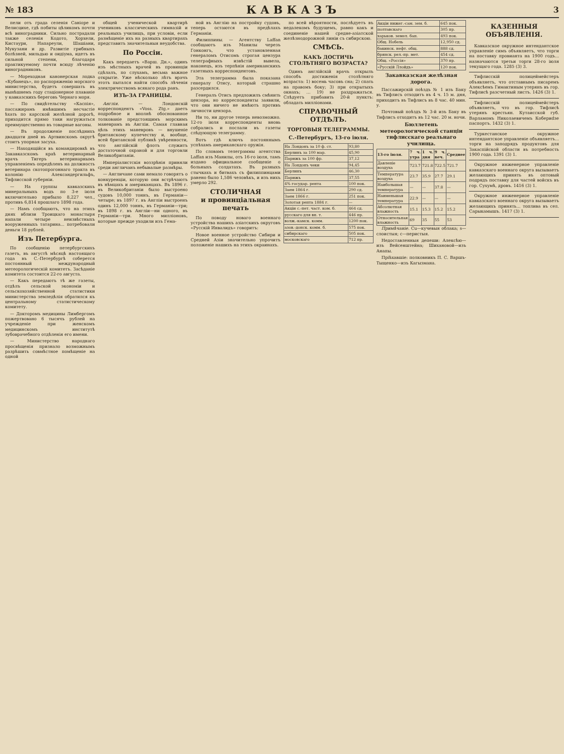№ 183 КАВКАЗЪ 3
пели отъ града селенія Санiоре и Велисцихе, гдѣ побиты цѣликомъ почти всѣ виноградники. Сильно пострадали также селенія Кодото, Хорхели, Кистаури, Напареули, Шашіани, Мукузани и др. Развитіе грибныхъ болѣзней, мильдью и оидіума, идетъ въ сильной степени, благодаря практикуемому почти всюду лѣченію виноградниковъ.
— Мореходная канонерская лодка «Кубанецъ», по распоряженію морского министерства, будетъ совершать въ нынѣшнемъ году стаціонерное плаваніе у кавказскихъ береговъ Чернаго моря.
— По свидѣтельству «Каспія», пассажирамъ имѣвшимъ несчастіе ѣхать по карсской желѣзной дорогѣ, приходится прямо таки нагружаться преимущественно въ товарные вагоны.
— Въ продолженіе послѣднихъ двадцати дней въ Артвинскомъ округѣ стоитъ упорная засуха.
— Находящійся въ командировкѣ въ Закавказскомъ краѣ ветеринарный врачъ Тигеръ ветеринарнымъ управленіемъ опредѣленъ на должность ветеринара скотопрогоннаго тракта въ колонію Александергильфъ, Тифлисской губерніи.
— На группы кавказскихъ минеральныхъ водъ по 3-е іюля включительно прибыло 8,227 чел., противъ 6,814 прошлаго 1898 года.
— Намъ сообщаютъ, что на этихъ днях вблизи Троицкаго монастыря напали четыре неизвѣстныхъ вооруженныхъ татарина... потребовали деньги 18 рублей.
Изъ Петербурга.
По сообщенію петербургскихъ газетъ, въ августѣ мѣсяцѣ настоящаго года въ С.-Петербургѣ соберется постоянный международный метеорологическій комитетъ. Засѣданіе комитета состоится 22-го августа.
— Какъ передаютъ тѣ же газеты, отдѣлъ сельской экономіи и сельскохозяйственной статистики министерства земледѣлія обратился къ центральному статистическому комитету.
— Докторомъ медицины Лимбергомъ пожертвовано 6 тысячъ рублей на учрежденіе при женскомъ медицинскомъ институтѣ зубоврачебного отдѣленія его имени.
— Министерство народнаго просвѣщенія признало возможнымъ разрѣшить совмѣстное помѣщеніе на одной
общей ученической квартирѣ учениковъ классическихъ гимназій и реальныхъ училищъ, при условіи, если размѣщеніе ихъ на разныхъ квартирахъ представитъ значительныя неудобства.
По Россіи.
Какъ передаетъ «Варш. Дн.», одинъ изъ мѣстныхъ врачей въ провинціи сдѣлалъ, по слухамъ, весьма важное открытіе. Уже нѣсколько лѣтъ врачъ этотъ пытался найти способъ лѣченія электричествомъ всякаго рода ранъ.
ИЗЪ-ЗА ГРАНИЦЫ.
Англія. — Лондонскій корреспондентъ «Voss. Ztg.» даетъ подробное и вполнѣ обоснованное толкованіе предстоящимъ морскимъ маневрамъ въ Англіи. Самая главная цѣль этихъ маневровъ — внушеніе британскому купечеству и, вообще, всей британской публикѣ увѣренности, что англійскій флотъ служитъ достаточной охраной и для торговли Великобританіи.
Имперіалистскія воззрѣнія приняли среди англичанъ небывалые размѣры.
— Англичане сами немало говорятъ о конкуренціи, которую они встрѣчаютъ въ нѣмцахъ и американцахъ. Въ 1896 г. въ Великобританіи было выстроено судовъ 10,000 тоннъ, въ Германіи—четыре; въ 1897 г. въ Англіи выстроенъ одинъ 12,000 тоннъ, въ Германіи—три; въ 1898 г. въ Англіи—ни одного, въ Германіи—три. Много милліоновъ, которые прежде уходили изъ Гема-
ной въ Англію на постройку судовъ, теперь остаются въ предѣлахъ Германіи.
Филиппины. — Агентству Laffan сообщаютъ изъ Манилы черезъ Гонконгъ, что установленная генераломъ Отисомъ строгая цензура телеграфныхъ извѣстій вывела, наконецъ, изъ терпѣнія американскихъ газетныхъ корреспондентовъ.
Эта телеграмма была показана генералу Отису, который страшно разсердился.
Генералъ Отисъ предложилъ смѣнить цензора, но корреспонденты заявили, что они ничего не имѣютъ противъ личности цензора.
Ни то, ни другое теперь невозможно. 12-го іюля корреспонденты вновь собрались и послали въ газеты слѣдующую телеграмму.
Вотъ гдѣ ключъ постояннымъ успѣхамъ американскаго оружія.
По словамъ телеграммы агентства Laffan изъ Манилы, отъ 16-го іюля, тамъ издано официальное сообщеніе о больныхъ солдатахъ. Въ разныхъ стычкахъ и битвахъ съ филиппинцами ранено было 1,586 человѣкъ, и изъ нихъ умерло 292.
СТОЛИЧНАЯ
и провинціальная печать
По поводу новаго военнаго устройства нашихъ азіатскихъ округовъ «Русскій Инвалидъ» говоритъ:
Новое военное устройство Сибири и Средней Азіи значительно упрочитъ положеніе нашихъ на этихъ окраинахъ.
по всей вѣроятности, послѣдуетъ въ недалекомъ будущемъ, равно какъ и соединеніе нашей средне-азіатской желѣзнодорожной линіи съ сибирскою.
СМѢСЬ.
КАКЪ ДОСТИЧЬ СТОЛѢТНЯГО ВОЗРАСТА?
Одинъ англійскій врачъ открылъ способъ достиженія столѣтняго возраста: 1) восемь часовъ сна; 2) спать на правомъ боку; 3) при открытыхъ окнахъ; ... 19) не раздражаться. Слѣдуетъ прибавить 20-й пунктъ: обладать милліонами.
СПРАВОЧНЫЙ ОТДѢЛЪ.
ТОРГОВЫЯ ТЕЛЕГРАММЫ.
С.-Петербургъ, 13-го іюля.
| На Лондонъ за 10 ф. ст. | 93,80 |
| Берлинъ за 100 мар. | 45,90 |
| Парижъ за 100 фр. | 37,12 |
| На Лондонъ чеки | 94,45 |
| Берлинъ | 46,30 |
| Парижъ | 37,55 |
| 4% государ. рента | 100 пок. |
| Заем 1864 г. | 290 сд. |
| Заем 1866 г. | 251 пок. |
| Золотая рента 1884 г. | — |
| Акціи с.-пет. част. ком. б. | 464 сд. |
| русскаго для вн. т. | 446 пр. |
| волж.-камск. комм. | 1200 пок. |
| азов.-донск. комм. б. | 575 пок. |
| сибирскаго | 505 пок. |
| московскаго | 712 пр. |
| Акціи нижег.-сам. зем. б. | 645 пок. |
| полтавскаго | 305 пр. |
| харьков. земел. бан. | 493 пок. |
| Общ. Нобель | 12,950 сд. |
| бакинск. нефт. общ. | 888 сд. |
| брянск. рел.-пр. мет. | 454 сд. |
| Общ. «Россія» | 370 пр. |
| «Русскій Ллойдъ» | 120 пок. |
Закавказская желѣзная дорога.
Пассажирскій поѣздъ № 1 изъ Баку въ Тифлисъ отходитъ въ 4 ч. 15 м. дня, приходитъ въ Тифлисъ въ 8 час. 40 мин. у.
Почтовый поѣздъ № 3-й изъ Баку въ Тифлисъ отходитъ въ 12 час. 20 м. ночи.
Бюллетень метеорологической станціи тифлисскаго реальнаго училища.
| 13-го іюля. | 7 ч. утра | 1 ч. дня | 9 ч. веч. | Среднее |
| --- | --- | --- | --- | --- |
| Давленіе воздуха | 723.7 | 721.8 | 722.5 | 721.7 |
| Температура воздуха | 23.7 | 35.9 | 27.7 | 29.1 |
| Наибольшая температура | — | — | 37.8 | — |
| Наименьшая температура | 22.9 | — | — | — |
| Абсолютная влажность | 15.1 | 15.3 | 15.2 | 15.2 |
| Относительная влажность | 69 | 35 | 55 | 53 |
Примѣчаніе. Cu—кучевыя облака; s—слоистыя; c—перистыя.
Недоставленныя депеши: Алексѣю—изъ Вейсенштейна; Шихановой—изъ Анапы.
Пріѣхавшіе: полковникъ П. С. Варшъ-Тыщенко—изъ Кагызмана.
КАЗЕННЫЯ ОБЪЯВЛЕНІЯ.
Кавказское окружное интендантское управленіе симъ объявляетъ, что торги на поставку провианта на 1900 годъ... назначаются третьи торги 28-го іюля текущаго года. 1285 (3) 3.
Тифлисскій полицеймейстеръ объявляетъ, что отставнымъ писаремъ Алексѣемъ Гимактиным утерянъ въ гор. Тифлисѣ разсчетный листъ. 1426 (3) 1.
Тифлисскій полицеймейстеръ объявляетъ, что въ гор. Тифлисѣ утерянъ крестьян. Кутаисской губ. Варламомъ Николаевичемъ Кобериdзе паспортъ. 1432 (3) 1.
Туркестанское окружное интендантское управленіе объявляетъ... торги на заподрядъ продуктовъ для Закаспійской области въ потребность 1900 года. 1391 (3) 1.
Окружное инженерное управленіе кавказскаго военнаго округа вызываетъ желающихъ принять въ оптовый подрядъ поставку для частей войскъ въ гор. Сухумѣ, дровъ. 1416 (3) 1.
Окружное инженерное управленіе кавказскаго военнаго округа вызываетъ желающихъ принять... топлива въ сел. Сарыкамышъ. 1417 (3) 1.